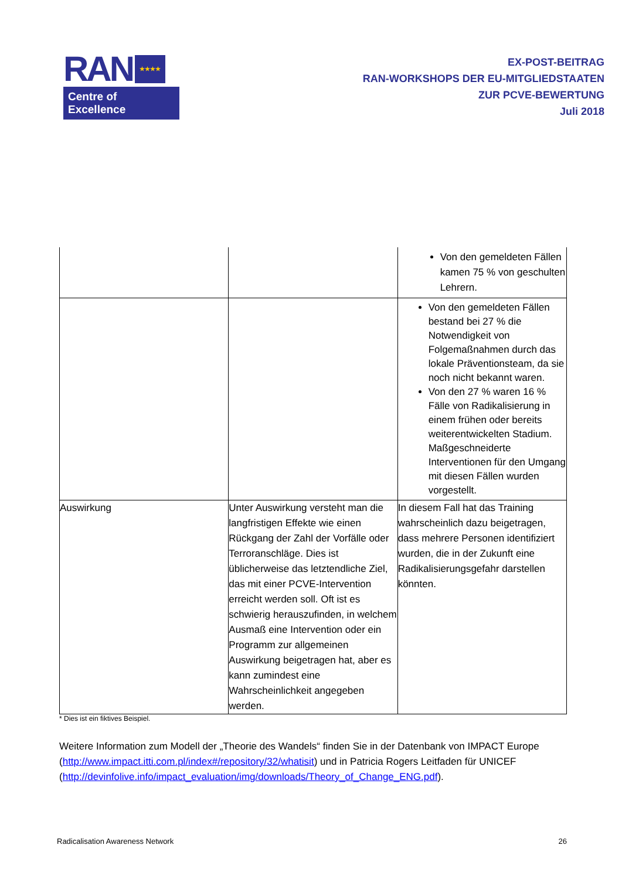RAN ★★★★
Centre of Excellence
EX-POST-BEITRAG
RAN-WORKSHOPS DER EU-MITGLIEDSTAATEN
ZUR PCVE-BEWERTUNG
Juli 2018
| | | Von den gemeldeten Fällen kamen 75 % von geschulten Lehrern. |
| | | Von den gemeldeten Fällen bestand bei 27 % die Notwendigkeit von Folgemaßnahmen durch das lokale Präventionsteam, da sie noch nicht bekannt waren. Von den 27 % waren 16 % Fälle von Radikalisierung in einem frühen oder bereits weiterentwickelten Stadium. Maßgeschneiderte Interventionen für den Umgang mit diesen Fällen wurden vorgestellt. |
| Auswirkung | Unter Auswirkung versteht man die langfristigen Effekte wie einen Rückgang der Zahl der Vorfälle oder Terroranschläge. Dies ist üblicherweise das letztendliche Ziel, das mit einer PCVE-Intervention erreicht werden soll. Oft ist es schwierig herauszufinden, in welchem Ausmaß eine Intervention oder ein Programm zur allgemeinen Auswirkung beigetragen hat, aber es kann zumindest eine Wahrscheinlichkeit angegeben werden. | In diesem Fall hat das Training wahrscheinlich dazu beigetragen, dass mehrere Personen identifiziert wurden, die in der Zukunft eine Radikalisierungsgefahr darstellen könnten. |
* Dies ist ein fiktives Beispiel.
Weitere Information zum Modell der „Theorie des Wandels“ finden Sie in der Datenbank von IMPACT Europe (http://www.impact.itti.com.pl/index#/repository/32/whatisit) und in Patricia Rogers Leitfaden für UNICEF (http://devinfolive.info/impact_evaluation/img/downloads/Theory_of_Change_ENG.pdf).
Radicalisation Awareness Network 26